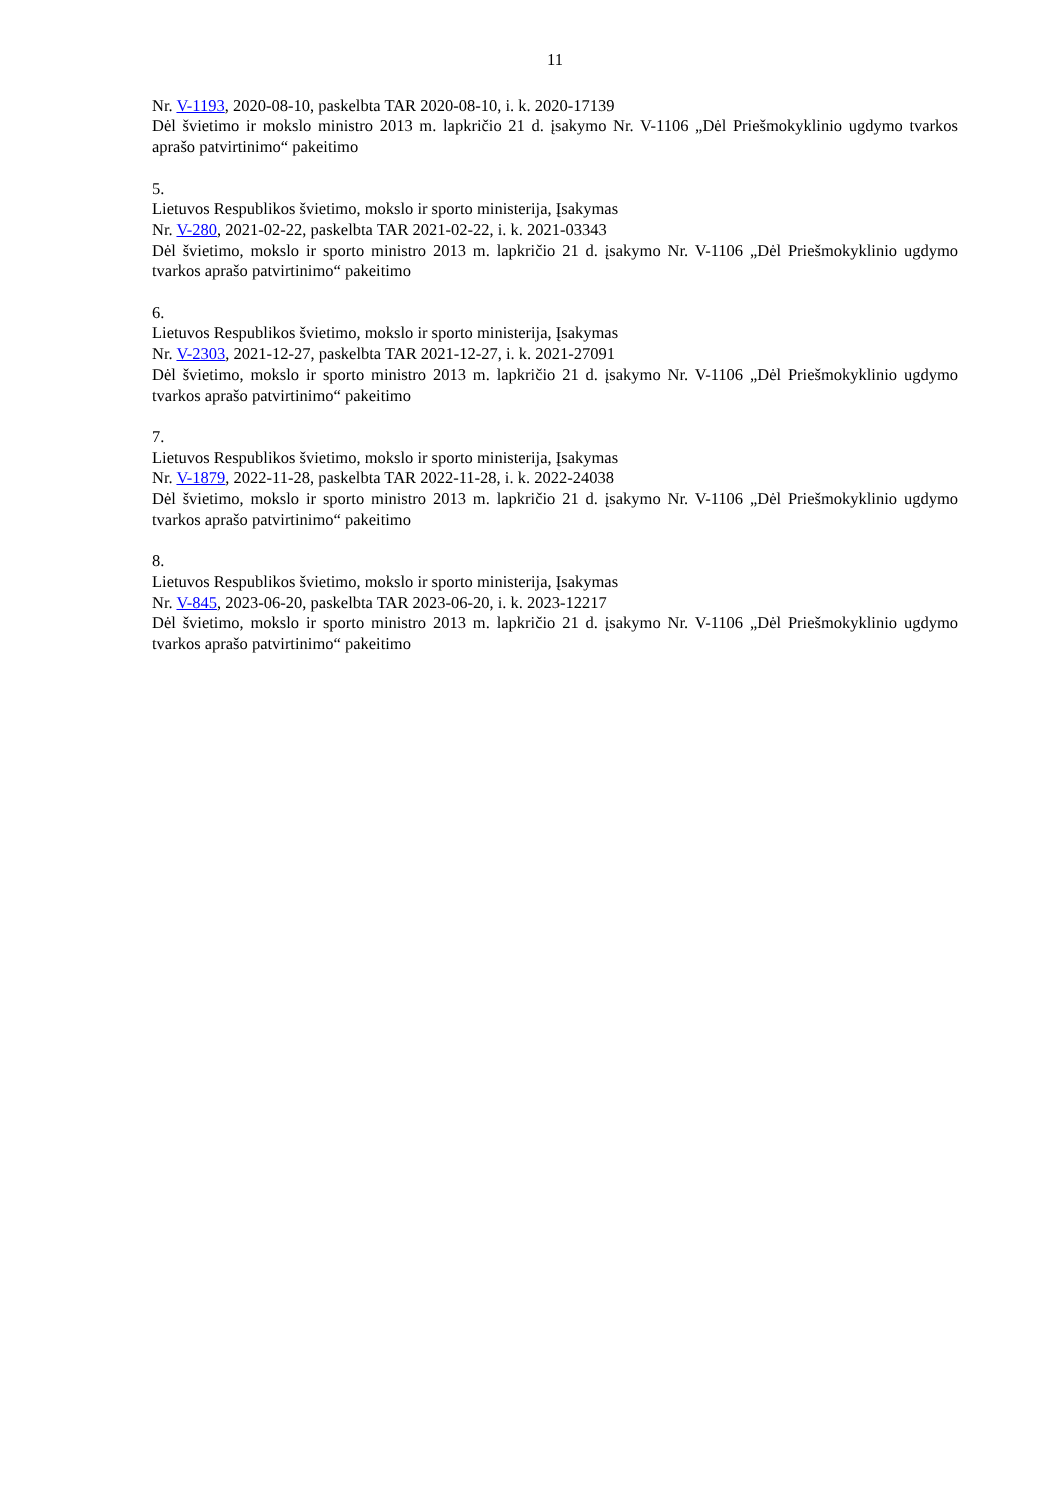11
Nr. V-1193, 2020-08-10, paskelbta TAR 2020-08-10, i. k. 2020-17139
Dėl švietimo ir mokslo ministro 2013 m. lapkričio 21 d. įsakymo Nr. V-1106 „Dėl Priešmokyklinio ugdymo tvarkos aprašo patvirtinimo“ pakeitimo
5.
Lietuvos Respublikos švietimo, mokslo ir sporto ministerija, Įsakymas
Nr. V-280, 2021-02-22, paskelbta TAR 2021-02-22, i. k. 2021-03343
Dėl švietimo, mokslo ir sporto ministro 2013 m. lapkričio 21 d. įsakymo Nr. V-1106 „Dėl Priešmokyklinio ugdymo tvarkos aprašo patvirtinimo“ pakeitimo
6.
Lietuvos Respublikos švietimo, mokslo ir sporto ministerija, Įsakymas
Nr. V-2303, 2021-12-27, paskelbta TAR 2021-12-27, i. k. 2021-27091
Dėl švietimo, mokslo ir sporto ministro 2013 m. lapkričio 21 d. įsakymo Nr. V-1106 „Dėl Priešmokyklinio ugdymo tvarkos aprašo patvirtinimo“ pakeitimo
7.
Lietuvos Respublikos švietimo, mokslo ir sporto ministerija, Įsakymas
Nr. V-1879, 2022-11-28, paskelbta TAR 2022-11-28, i. k. 2022-24038
Dėl švietimo, mokslo ir sporto ministro 2013 m. lapkričio 21 d. įsakymo Nr. V-1106 „Dėl Priešmokyklinio ugdymo tvarkos aprašo patvirtinimo“ pakeitimo
8.
Lietuvos Respublikos švietimo, mokslo ir sporto ministerija, Įsakymas
Nr. V-845, 2023-06-20, paskelbta TAR 2023-06-20, i. k. 2023-12217
Dėl švietimo, mokslo ir sporto ministro 2013 m. lapkričio 21 d. įsakymo Nr. V-1106 „Dėl Priešmokyklinio ugdymo tvarkos aprašo patvirtinimo“ pakeitimo